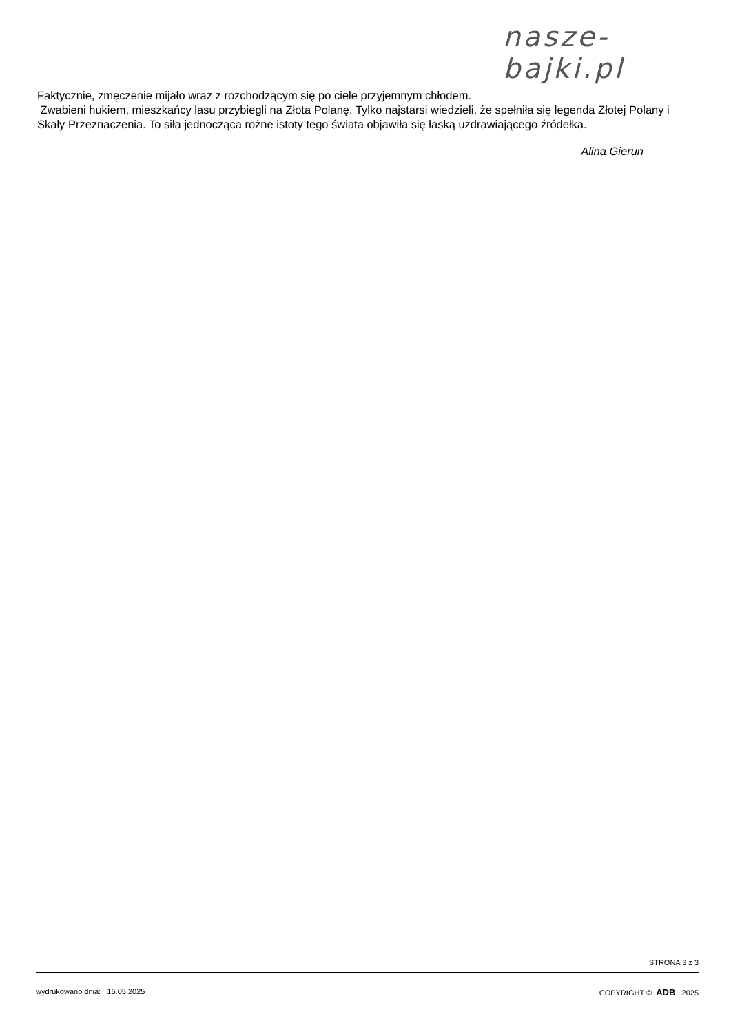nasze-bajki.pl
Faktycznie, zmęczenie mijało wraz z rozchodzącym się po ciele przyjemnym chłodem.
Zwabieni hukiem, mieszkańcy lasu przybiegli na Złota Polanę. Tylko najstarsi wiedzieli, że spełniła się legenda Złotej Polany i Skały Przeznaczenia. To siła jednocząca rożne istoty tego świata objawiła się łaską uzdrawiającego źródełka.
Alina Gierun
STRONA 3 z 3
wydrukowano dnia: 15.05.2025 COPYRIGHT © ADB 2025